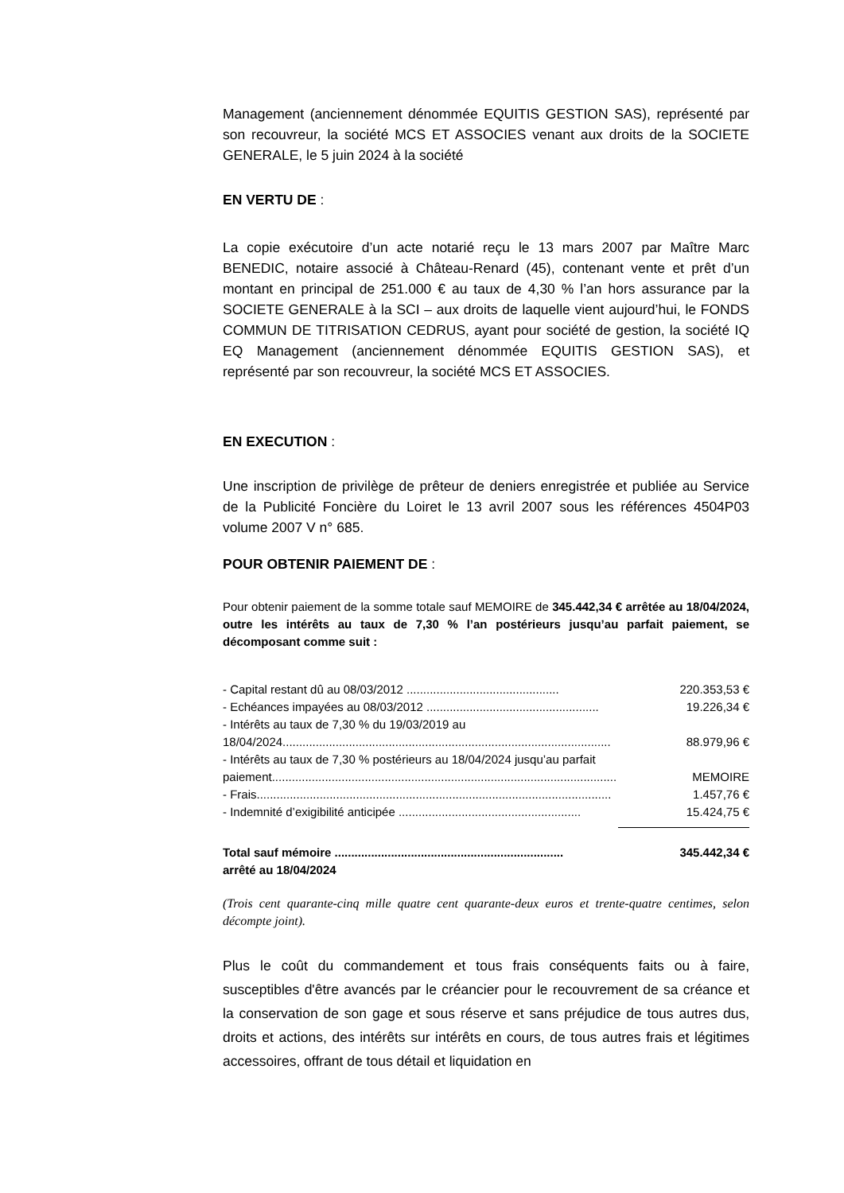Management (anciennement dénommée EQUITIS GESTION SAS), représenté par son recouvreur, la société MCS ET ASSOCIES venant aux droits de la SOCIETE GENERALE, le 5 juin 2024 à la société
EN VERTU DE :
La copie exécutoire d’un acte notarié reçu le 13 mars 2007 par Maître Marc BENEDIC, notaire associé à Château-Renard (45), contenant vente et prêt d’un montant en principal de 251.000 € au taux de 4,30 % l’an hors assurance par la SOCIETE GENERALE à la SCI – aux droits de laquelle vient aujourd’hui, le FONDS COMMUN DE TITRISATION CEDRUS, ayant pour société de gestion, la société IQ EQ Management (anciennement dénommée EQUITIS GESTION SAS), et représenté par son recouvreur, la société MCS ET ASSOCIES.
EN EXECUTION :
Une inscription de privilège de prêteur de deniers enregistrée et publiée au Service de la Publicité Foncière du Loiret le 13 avril 2007 sous les références 4504P03 volume 2007 V n° 685.
POUR OBTENIR PAIEMENT DE :
Pour obtenir paiement de la somme totale sauf MEMOIRE de 345.442,34 € arrêtée au 18/04/2024, outre les intérêts au taux de 7,30 % l’an postérieurs jusqu’au parfait paiement, se décomposant comme suit :
- Capital restant dû au 08/03/2012 .............................................. 220.353,53 €
- Echéances impayées au 08/03/2012 .................................................... 19.226,34 €
- Intérêts au taux de 7,30 % du 19/03/2019 au
18/04/2024................................................................................................... 88.979,96 €
- Intérêts au taux de 7,30 % postérieurs au 18/04/2024 jusqu’au parfait
paiement........................................................................................................ MEMOIRE
- Frais........................................................................................................... 1.457,76 €
- Indemnité d’exigibilité anticipée ....................................................... 15.424,75 €
Total sauf mémoire ..................................................................... 345.442,34 €
arrêté au 18/04/2024
(Trois cent quarante-cinq mille quatre cent quarante-deux euros et trente-quatre centimes, selon décompte joint).
Plus le coût du commandement et tous frais conséquents faits ou à faire, susceptibles d'être avancés par le créancier pour le recouvrement de sa créance et la conservation de son gage et sous réserve et sans préjudice de tous autres dus, droits et actions, des intérêts sur intérêts en cours, de tous autres frais et légitimes accessoires, offrant de tous détail et liquidation en